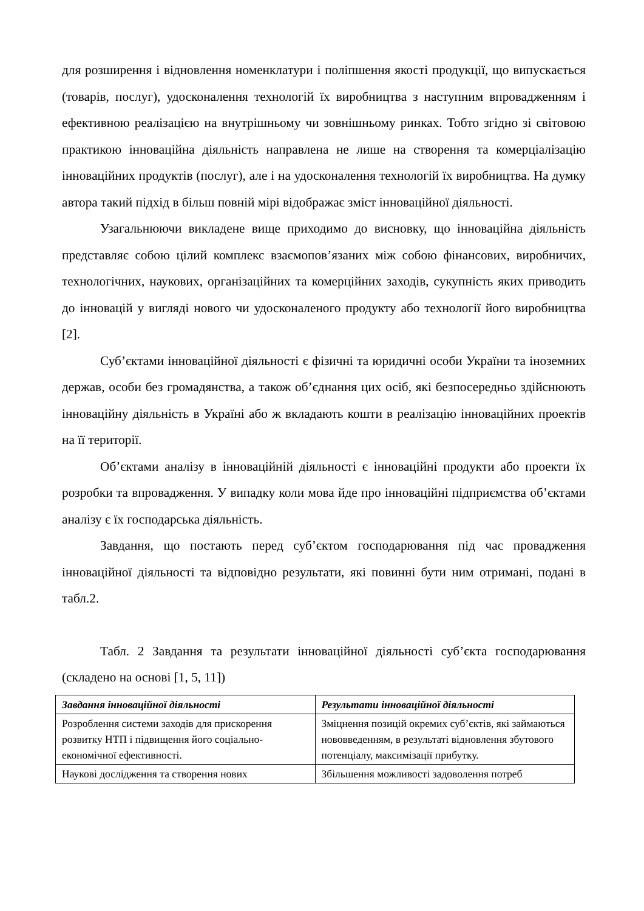для розширення і відновлення номенклатури і поліпшення якості продукції, що випускається (товарів, послуг), удосконалення технологій їх виробництва з наступним впровадженням і ефективною реалізацією на внутрішньому чи зовнішньому ринках. Тобто згідно зі світовою практикою інноваційна діяльність направлена не лише на створення та комерціалізацію інноваційних продуктів (послуг), але і на удосконалення технологій їх виробництва. На думку автора такий підхід в більш повній мірі відображає зміст інноваційної діяльності.
Узагальнюючи викладене вище приходимо до висновку, що інноваційна діяльність представляє собою цілий комплекс взаємопов’язаних між собою фінансових, виробничих, технологічних, наукових, організаційних та комерційних заходів, сукупність яких приводить до інновацій у вигляді нового чи удосконаленого продукту або технології його виробництва [2].
Суб’єктами інноваційної діяльності є фізичні та юридичні особи України та іноземних держав, особи без громадянства, а також об’єднання цих осіб, які безпосередньо здійснюють інноваційну діяльність в Україні або ж вкладають кошти в реалізацію інноваційних проектів на її території.
Об’єктами аналізу в інноваційній діяльності є інноваційні продукти або проекти їх розробки та впровадження. У випадку коли мова йде про інноваційні підприємства об’єктами аналізу є їх господарська діяльність.
Завдання, що постають перед суб’єктом господарювання під час провадження інноваційної діяльності та відповідно результати, які повинні бути ним отримані, подані в табл.2.
Табл. 2 Завдання та результати інноваційної діяльності суб’єкта господарювання (складено на основі [1, 5, 11])
| Завдання інноваційної діяльності | Результати інноваційної діяльності |
| --- | --- |
| Розроблення системи заходів для прискорення розвитку НТП і підвищення його соціально-економічної ефективності. | Зміцнення позицій окремих суб’єктів, які займаються нововведенням, в результаті відновлення збутового потенціалу, максимізації прибутку. |
| Наукові дослідження та створення нових | Збільшення можливості задоволення потреб |